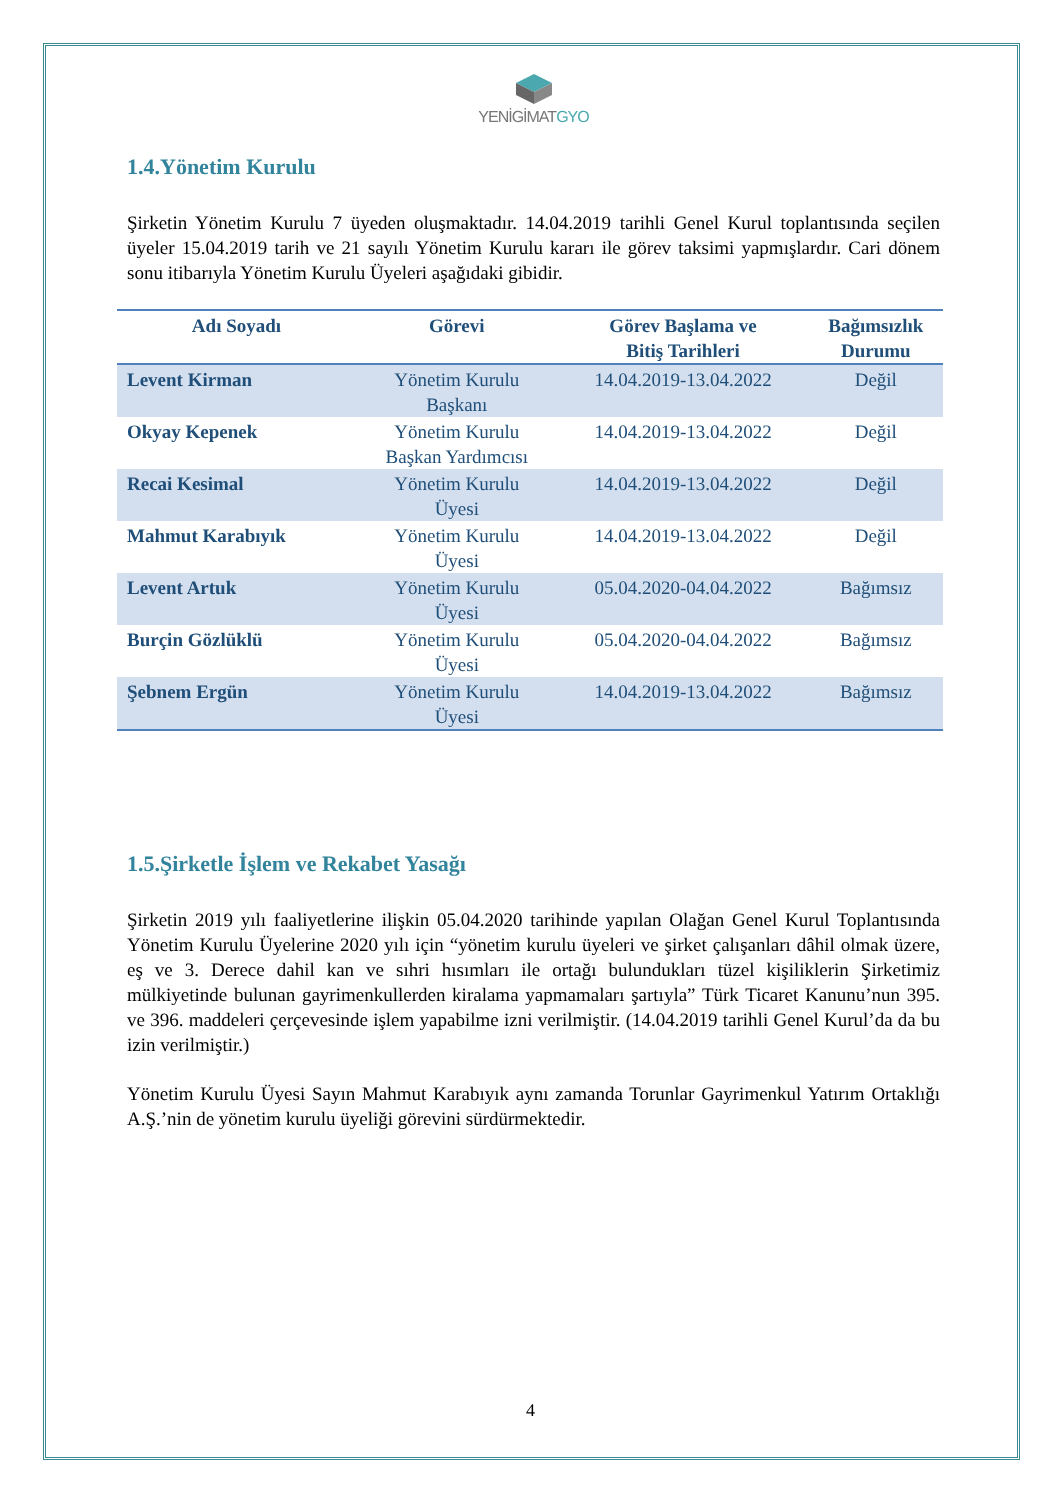YENİGİMATGYO
1.4.Yönetim Kurulu
Şirketin Yönetim Kurulu 7 üyeden oluşmaktadır. 14.04.2019 tarihli Genel Kurul toplantısında seçilen üyeler 15.04.2019 tarih ve 21 sayılı Yönetim Kurulu kararı ile görev taksimi yapmışlardır. Cari dönem sonu itibarıyla Yönetim Kurulu Üyeleri aşağıdaki gibidir.
| Adı Soyadı | Görevi | Görev Başlama ve Bitiş Tarihleri | Bağımsızlık Durumu |
| --- | --- | --- | --- |
| Levent Kirman | Yönetim Kurulu Başkanı | 14.04.2019-13.04.2022 | Değil |
| Okyay Kepenek | Yönetim Kurulu Başkan Yardımcısı | 14.04.2019-13.04.2022 | Değil |
| Recai Kesimal | Yönetim Kurulu Üyesi | 14.04.2019-13.04.2022 | Değil |
| Mahmut Karabıyık | Yönetim Kurulu Üyesi | 14.04.2019-13.04.2022 | Değil |
| Levent Artuk | Yönetim Kurulu Üyesi | 05.04.2020-04.04.2022 | Bağımsız |
| Burçin Gözlüklü | Yönetim Kurulu Üyesi | 05.04.2020-04.04.2022 | Bağımsız |
| Şebnem Ergün | Yönetim Kurulu Üyesi | 14.04.2019-13.04.2022 | Bağımsız |
1.5.Şirketle İşlem ve Rekabet Yasağı
Şirketin 2019 yılı faaliyetlerine ilişkin 05.04.2020 tarihinde yapılan Olağan Genel Kurul Toplantısında Yönetim Kurulu Üyelerine 2020 yılı için “yönetim kurulu üyeleri ve şirket çalışanları dâhil olmak üzere, eş ve 3. Derece dahil kan ve sıhri hısımları ile ortağı bulundukları tüzel kişiliklerin Şirketimiz mülkiyetinde bulunan gayrimenkullerden kiralama yapmamaları şartıyla” Türk Ticaret Kanunu’nun 395. ve 396. maddeleri çerçevesinde işlem yapabilme izni verilmiştir. (14.04.2019 tarihli Genel Kurul’da da bu izin verilmiştir.)
Yönetim Kurulu Üyesi Sayın Mahmut Karabıyık aynı zamanda Torunlar Gayrimenkul Yatırım Ortaklığı A.Ş.’nin de yönetim kurulu üyeliği görevini sürdürmektedir.
4